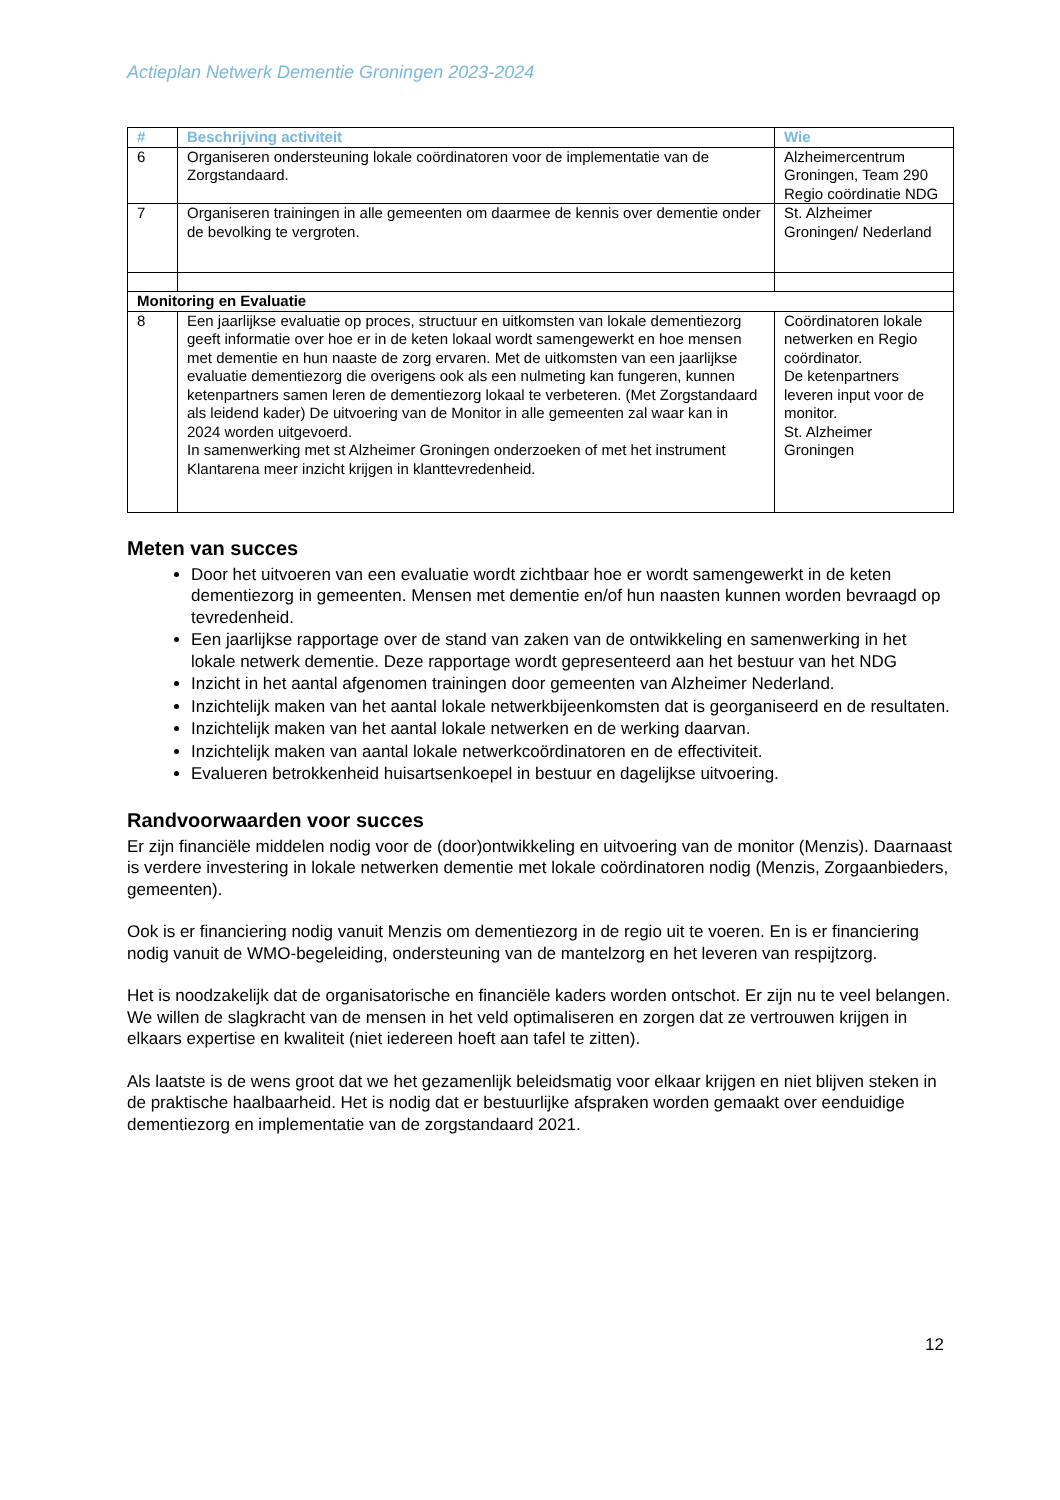Actieplan Netwerk Dementie Groningen 2023-2024
| # | Beschrijving activiteit | Wie |
| --- | --- | --- |
| 6 | Organiseren ondersteuning lokale coördinatoren voor de implementatie van de Zorgstandaard. | Alzheimercentrum Groningen, Team 290 Regio coördinatie NDG |
| 7 | Organiseren trainingen in alle gemeenten om daarmee de kennis over dementie onder de bevolking te vergroten. | St. Alzheimer Groningen/ Nederland |
| Monitoring en Evaluatie | | |
| 8 | Een jaarlijkse evaluatie op proces, structuur en uitkomsten van lokale dementiezorg geeft informatie over hoe er in de keten lokaal wordt samengewerkt en hoe mensen met dementie en hun naaste de zorg ervaren. Met de uitkomsten van een jaarlijkse evaluatie dementiezorg die overigens ook als een nulmeting kan fungeren, kunnen ketenpartners samen leren de dementiezorg lokaal te verbeteren. (Met Zorgstandaard als leidend kader) De uitvoering van de Monitor in alle gemeenten zal waar kan in 2024 worden uitgevoerd. In samenwerking met st Alzheimer Groningen onderzoeken of met het instrument Klantarena meer inzicht krijgen in klanttevredenheid. | Coördinatoren lokale netwerken en Regio coördinator. De ketenpartners leveren input voor de monitor. St. Alzheimer Groningen |
Meten van succes
Door het uitvoeren van een evaluatie wordt zichtbaar hoe er wordt samengewerkt in de keten dementiezorg in gemeenten. Mensen met dementie en/of hun naasten kunnen worden bevraagd op tevredenheid.
Een jaarlijkse rapportage over de stand van zaken van de ontwikkeling en samenwerking in het lokale netwerk dementie. Deze rapportage wordt gepresenteerd aan het bestuur van het NDG
Inzicht in het aantal afgenomen trainingen door gemeenten van Alzheimer Nederland.
Inzichtelijk maken van het aantal lokale netwerkbijeenkomsten dat is georganiseerd en de resultaten.
Inzichtelijk maken van het aantal lokale netwerken en de werking daarvan.
Inzichtelijk maken van aantal lokale netwerkcoördinatoren en de effectiviteit.
Evalueren betrokkenheid huisartsenkoepel in bestuur en dagelijkse uitvoering.
Randvoorwaarden voor succes
Er zijn financiële middelen nodig voor de (door)ontwikkeling en uitvoering van de monitor (Menzis). Daarnaast is verdere investering in lokale netwerken dementie met lokale coördinatoren nodig (Menzis, Zorgaanbieders, gemeenten).
Ook is er financiering nodig vanuit Menzis om dementiezorg in de regio uit te voeren. En is er financiering nodig vanuit de WMO-begeleiding, ondersteuning van de mantelzorg en het leveren van respijtzorg.
Het is noodzakelijk dat de organisatorische en financiële kaders worden ontschot. Er zijn nu te veel belangen. We willen de slagkracht van de mensen in het veld optimaliseren en zorgen dat ze vertrouwen krijgen in elkaars expertise en kwaliteit (niet iedereen hoeft aan tafel te zitten).
Als laatste is de wens groot dat we het gezamenlijk beleidsmatig voor elkaar krijgen en niet blijven steken in de praktische haalbaarheid. Het is nodig dat er bestuurlijke afspraken worden gemaakt over eenduidige dementiezorg en implementatie van de zorgstandaard 2021.
12